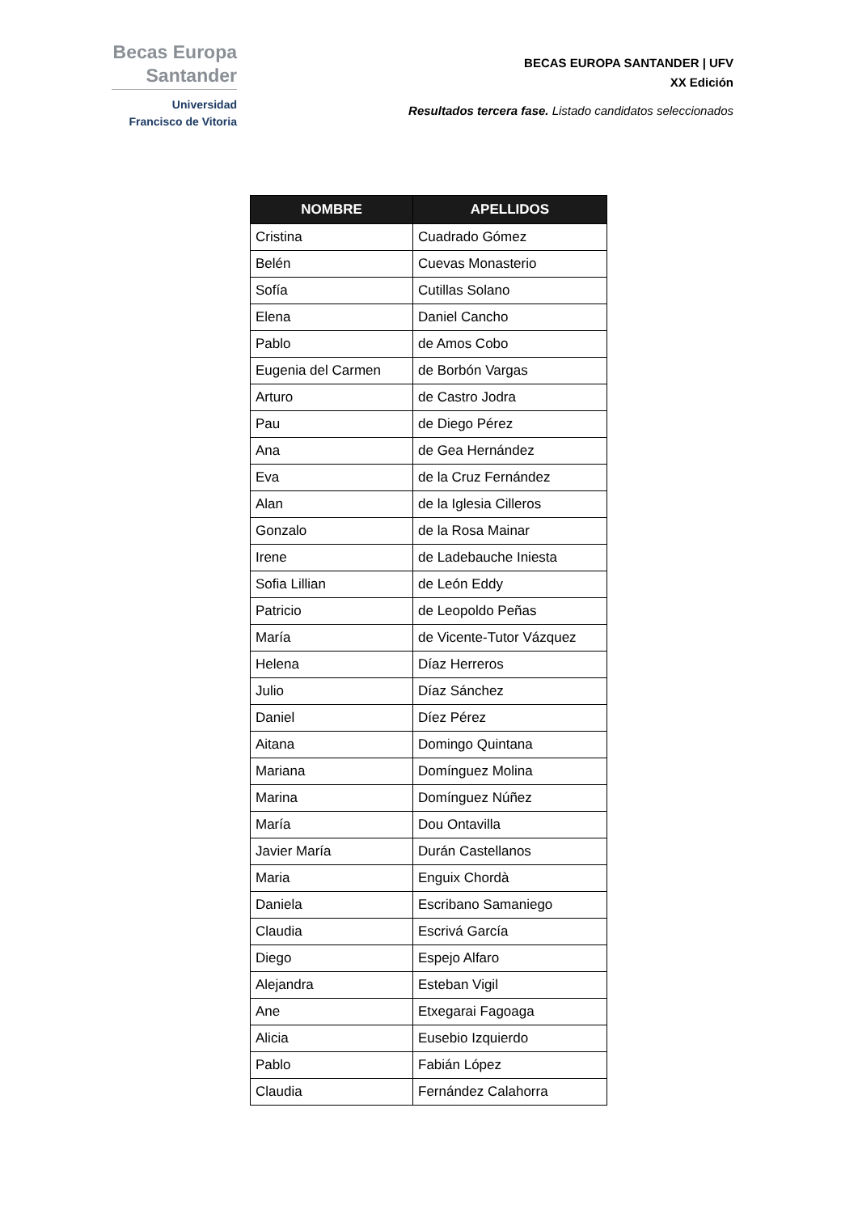Becas Europa
Santander
Universidad
Francisco de Vitoria
BECAS EUROPA SANTANDER | UFV
XX Edición
Resultados tercera fase. Listado candidatos seleccionados
| NOMBRE | APELLIDOS |
| --- | --- |
| Cristina | Cuadrado Gómez |
| Belén | Cuevas Monasterio |
| Sofía | Cutillas Solano |
| Elena | Daniel Cancho |
| Pablo | de Amos Cobo |
| Eugenia del Carmen | de Borbón Vargas |
| Arturo | de Castro Jodra |
| Pau | de Diego Pérez |
| Ana | de Gea Hernández |
| Eva | de la Cruz Fernández |
| Alan | de la Iglesia Cilleros |
| Gonzalo | de la Rosa Mainar |
| Irene | de Ladebauche Iniesta |
| Sofia Lillian | de León Eddy |
| Patricio | de Leopoldo Peñas |
| María | de Vicente-Tutor Vázquez |
| Helena | Díaz Herreros |
| Julio | Díaz Sánchez |
| Daniel | Díez Pérez |
| Aitana | Domingo Quintana |
| Mariana | Domínguez Molina |
| Marina | Domínguez Núñez |
| María | Dou Ontavilla |
| Javier María | Durán Castellanos |
| Maria | Enguix Chordà |
| Daniela | Escribano Samaniego |
| Claudia | Escrivá García |
| Diego | Espejo Alfaro |
| Alejandra | Esteban Vigil |
| Ane | Etxegarai Fagoaga |
| Alicia | Eusebio Izquierdo |
| Pablo | Fabián López |
| Claudia | Fernández Calahorra |